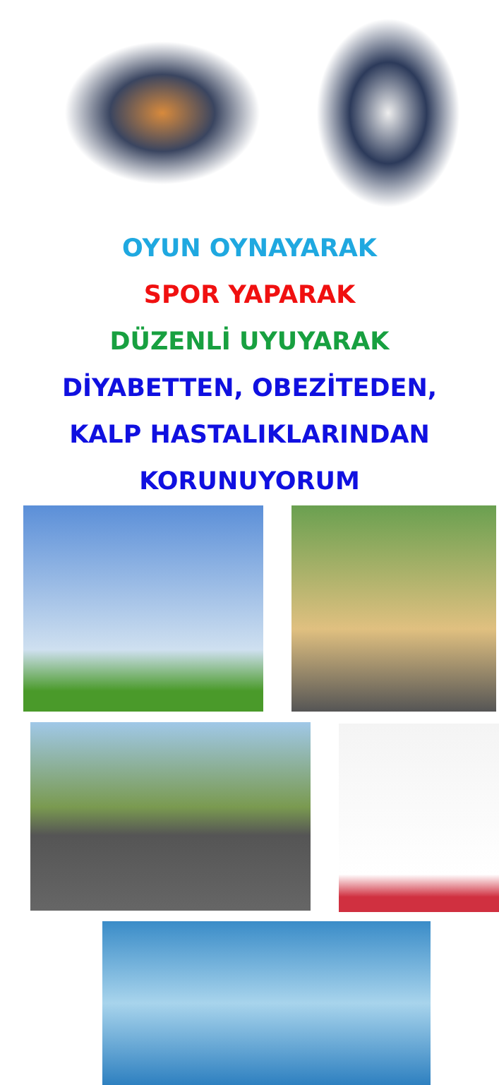OYUN OYNAYARAK
SPOR YAPARAK
DÜZENLİ UYUYARAK
DİYABETTEN, OBEZİTEDEN,
KALP HASTALIKLARINDAN
KORUNUYORUM